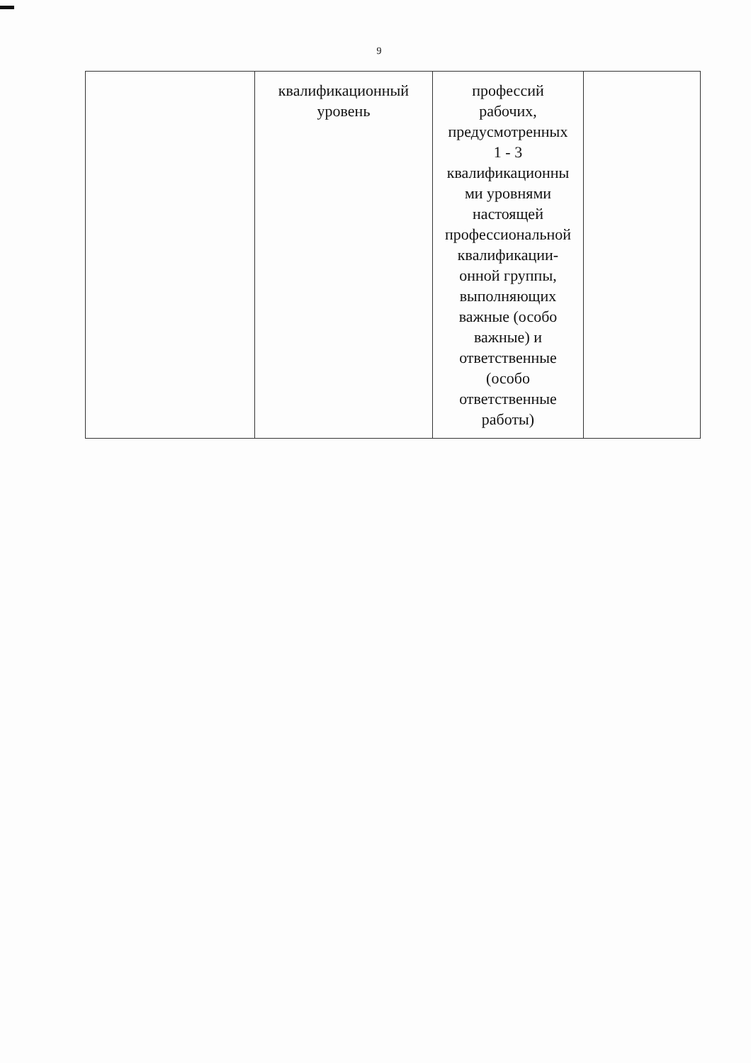9
| | квалификационный уровень | профессий рабочих, предусмотренных 1 - 3 квалификационны ми уровнями настоящей профессиональной квалификации- онной группы, выполняющих важные (особо важные) и ответственные (особо ответственные работы) | |